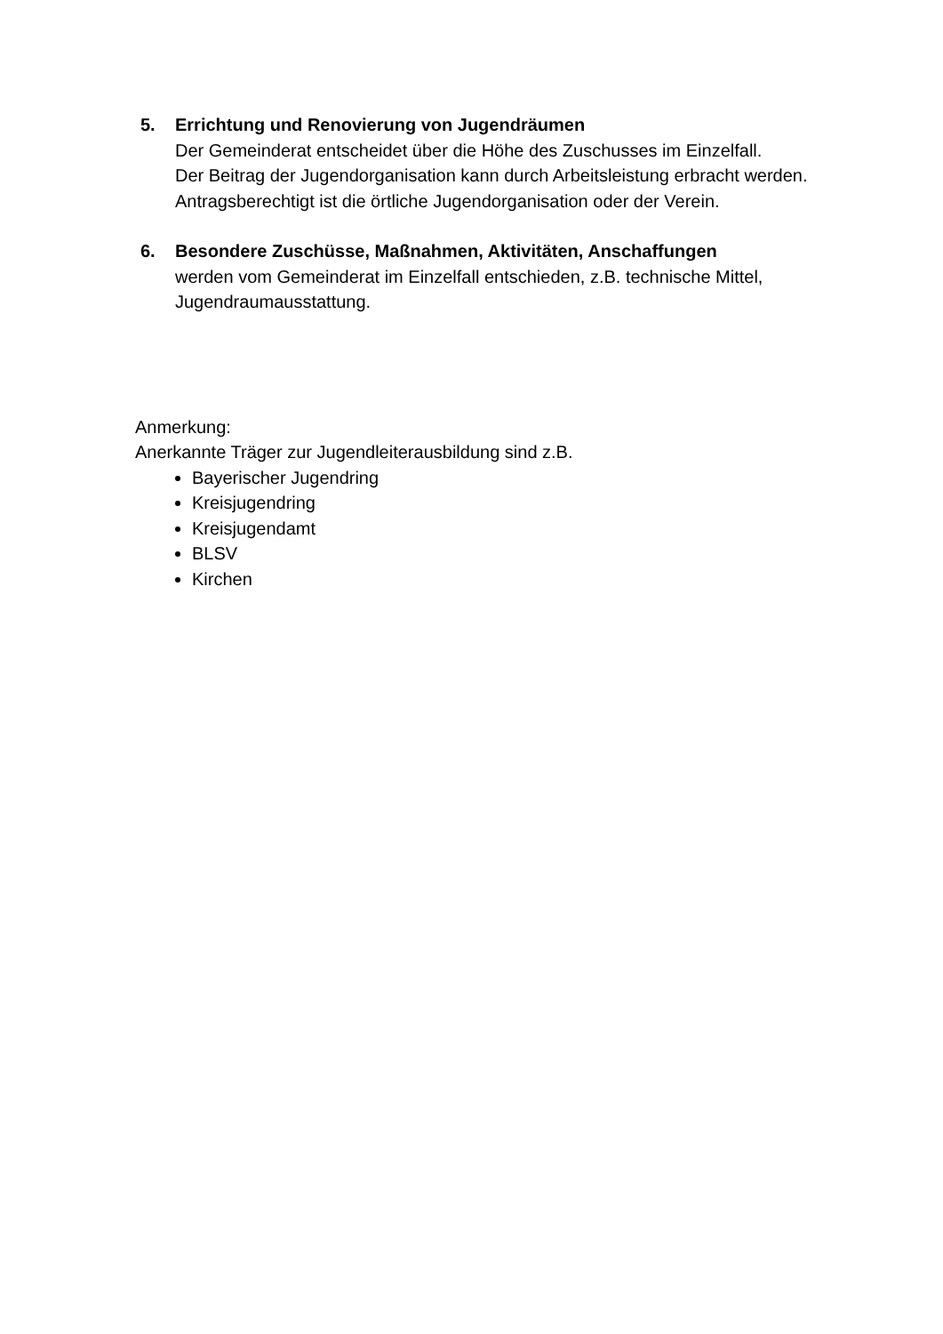5. Errichtung und Renovierung von Jugendräumen
Der Gemeinderat entscheidet über die Höhe des Zuschusses im Einzelfall.
Der Beitrag der Jugendorganisation kann durch Arbeitsleistung erbracht werden.
Antragsberechtigt ist die örtliche Jugendorganisation oder der Verein.
6. Besondere Zuschüsse, Maßnahmen, Aktivitäten, Anschaffungen
werden vom Gemeinderat im Einzelfall entschieden, z.B. technische Mittel, Jugendraumausstattung.
Anmerkung:
Anerkannte Träger zur Jugendleiterausbildung sind z.B.
Bayerischer Jugendring
Kreisjugendring
Kreisjugendamt
BLSV
Kirchen